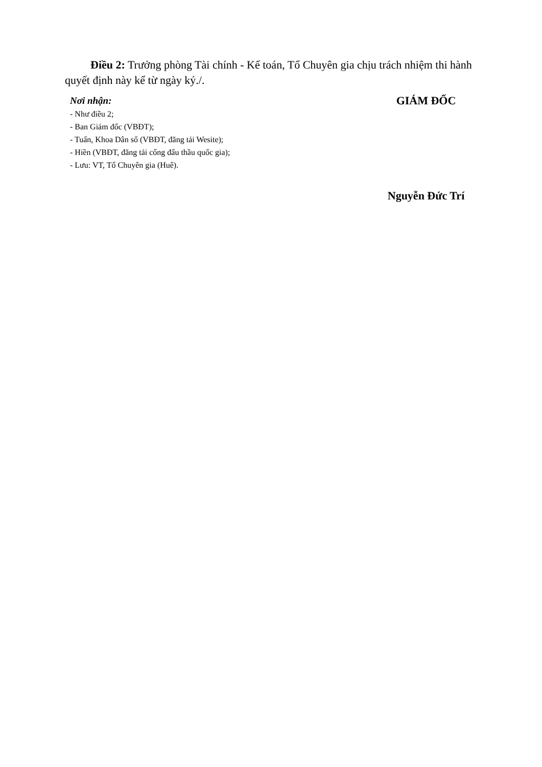Điều 2: Trưởng phòng Tài chính - Kế toán, Tổ Chuyên gia chịu trách nhiệm thi hành quyết định này kể từ ngày ký./.
Nơi nhận:
- Như điều 2;
- Ban Giám đốc (VBĐT);
- Tuấn, Khoa Dân số (VBĐT, đăng tải Wesite);
- Hiền (VBĐT, đăng tải cổng đấu thầu quốc gia);
- Lưu: VT, Tổ Chuyên gia (Huê).
GIÁM ĐỐC
Nguyễn Đức Trí